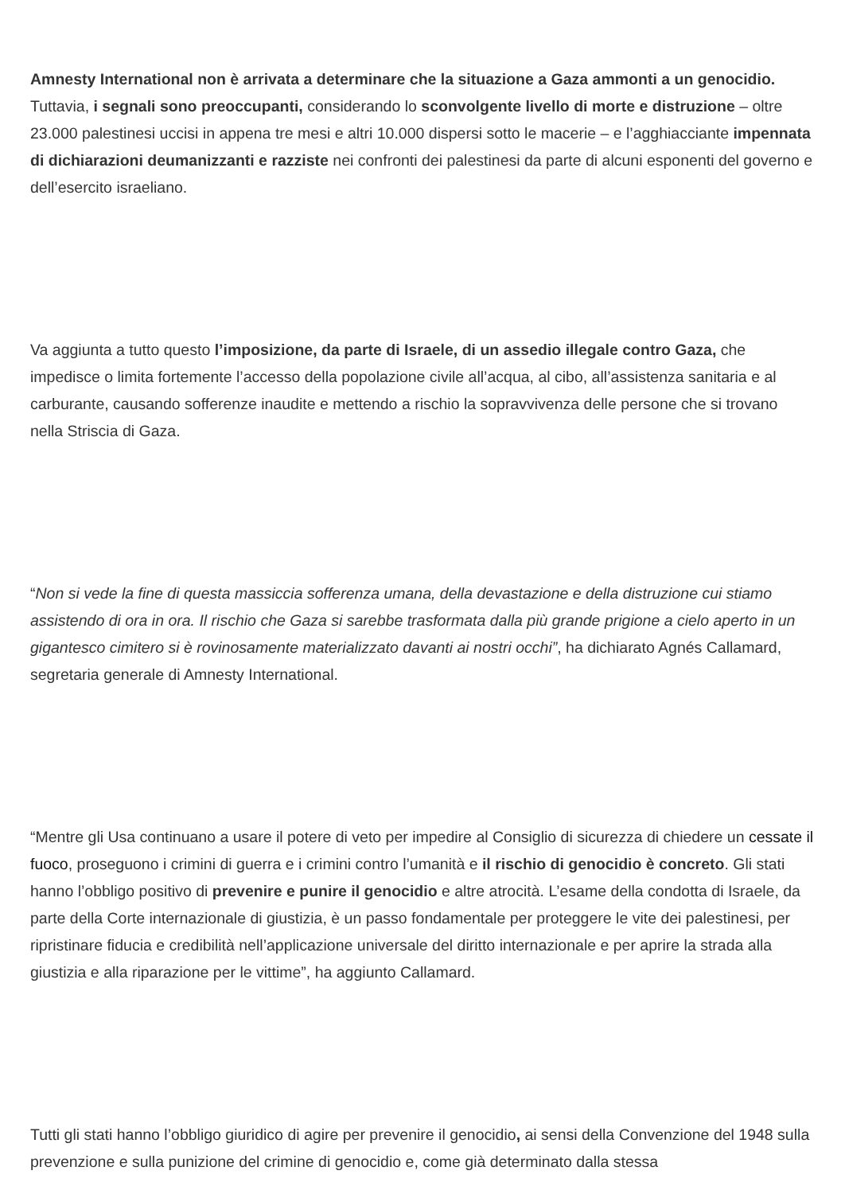Amnesty International non è arrivata a determinare che la situazione a Gaza ammonti a un genocidio. Tuttavia, i segnali sono preoccupanti, considerando lo sconvolgente livello di morte e distruzione – oltre 23.000 palestinesi uccisi in appena tre mesi e altri 10.000 dispersi sotto le macerie – e l’agghiacciante impennata di dichiarazioni deumanizzanti e razziste nei confronti dei palestinesi da parte di alcuni esponenti del governo e dell’esercito israeliano.
Va aggiunta a tutto questo l’imposizione, da parte di Israele, di un assedio illegale contro Gaza, che impedisce o limita fortemente l’accesso della popolazione civile all’acqua, al cibo, all’assistenza sanitaria e al carburante, causando sofferenze inaudite e mettendo a rischio la sopravvivenza delle persone che si trovano nella Striscia di Gaza.
“Non si vede la fine di questa massiccia sofferenza umana, della devastazione e della distruzione cui stiamo assistendo di ora in ora. Il rischio che Gaza si sarebbe trasformata dalla più grande prigione a cielo aperto in un gigantesco cimitero si è rovinosamente materializzato davanti ai nostri occhi”, ha dichiarato Agnés Callamard, segretaria generale di Amnesty International.
“Mentre gli Usa continuano a usare il potere di veto per impedire al Consiglio di sicurezza di chiedere un cessate il fuoco, proseguono i crimini di guerra e i crimini contro l’umanità e il rischio di genocidio è concreto. Gli stati hanno l’obbligo positivo di prevenire e punire il genocidio e altre atrocità. L’esame della condotta di Israele, da parte della Corte internazionale di giustizia, è un passo fondamentale per proteggere le vite dei palestinesi, per ripristinare fiducia e credibilità nell’applicazione universale del diritto internazionale e per aprire la strada alla giustizia e alla riparazione per le vittime”, ha aggiunto Callamard.
Tutti gli stati hanno l’obbligo giuridico di agire per prevenire il genocidio, ai sensi della Convenzione del 1948 sulla prevenzione e sulla punizione del crimine di genocidio e, come già determinato dalla stessa